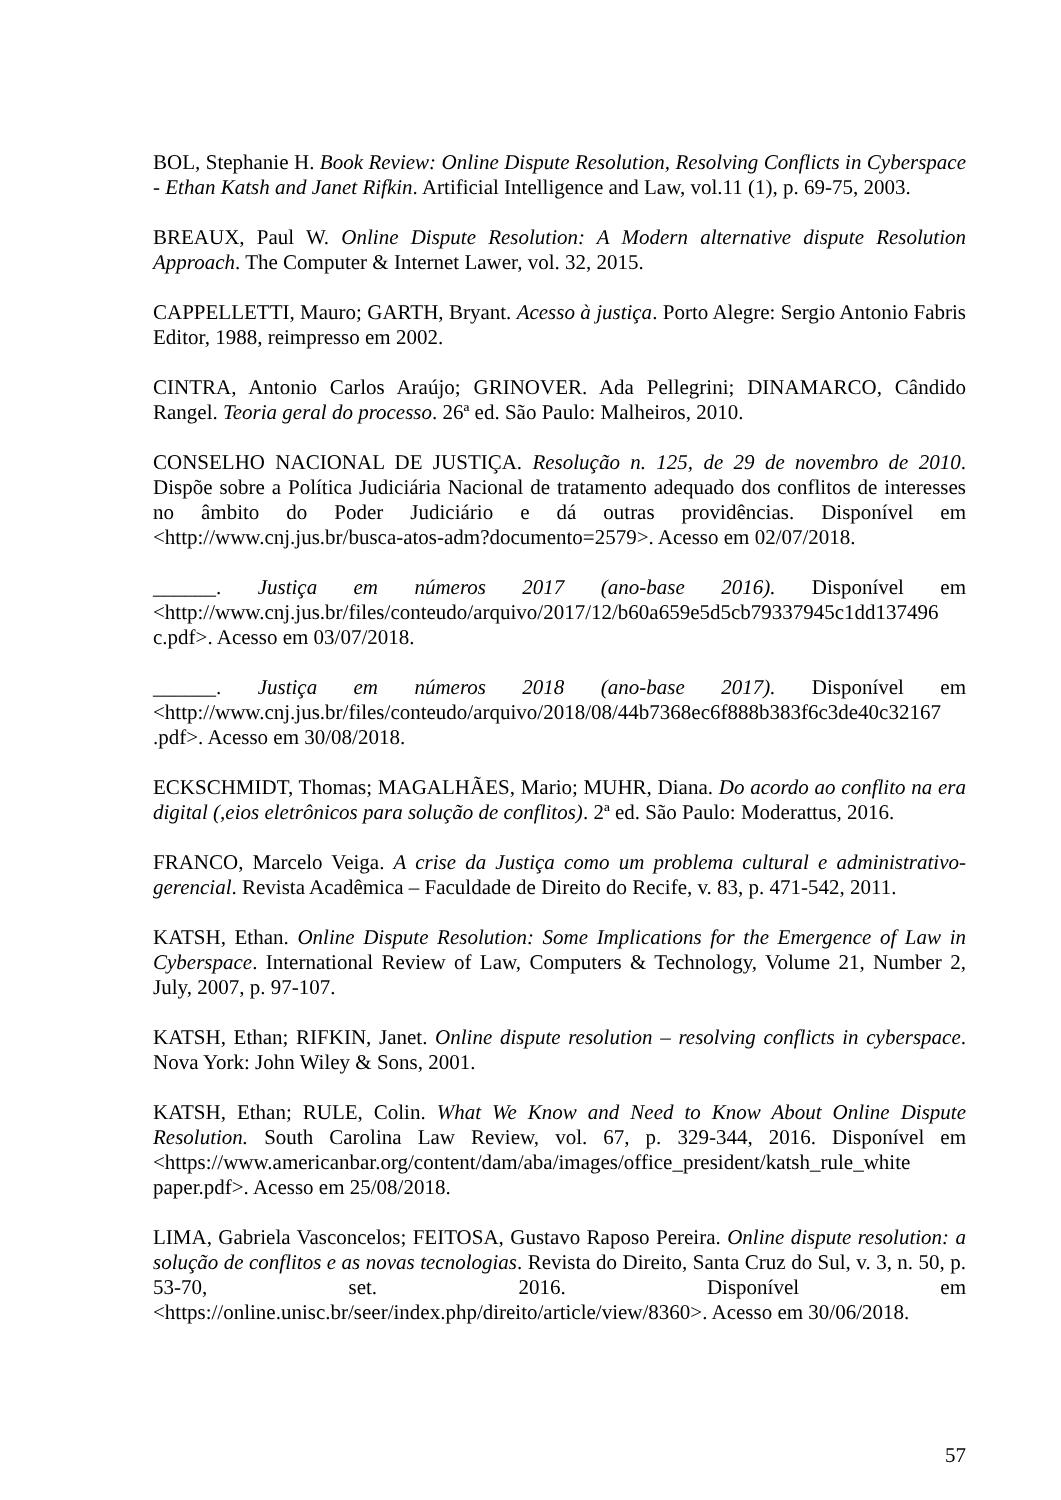BOL, Stephanie H. Book Review: Online Dispute Resolution, Resolving Conflicts in Cyberspace - Ethan Katsh and Janet Rifkin. Artificial Intelligence and Law, vol.11 (1), p. 69-75, 2003.
BREAUX, Paul W. Online Dispute Resolution: A Modern alternative dispute Resolution Approach. The Computer & Internet Lawer, vol. 32, 2015.
CAPPELLETTI, Mauro; GARTH, Bryant. Acesso à justiça. Porto Alegre: Sergio Antonio Fabris Editor, 1988, reimpresso em 2002.
CINTRA, Antonio Carlos Araújo; GRINOVER. Ada Pellegrini; DINAMARCO, Cândido Rangel. Teoria geral do processo. 26ª ed. São Paulo: Malheiros, 2010.
CONSELHO NACIONAL DE JUSTIÇA. Resolução n. 125, de 29 de novembro de 2010. Dispõe sobre a Política Judiciária Nacional de tratamento adequado dos conflitos de interesses no âmbito do Poder Judiciário e dá outras providências. Disponível em <http://www.cnj.jus.br/busca-atos-adm?documento=2579>. Acesso em 02/07/2018.
______. Justiça em números 2017 (ano-base 2016). Disponível em <http://www.cnj.jus.br/files/conteudo/arquivo/2017/12/b60a659e5d5cb79337945c1dd137496 c.pdf>. Acesso em 03/07/2018.
______. Justiça em números 2018 (ano-base 2017). Disponível em <http://www.cnj.jus.br/files/conteudo/arquivo/2018/08/44b7368ec6f888b383f6c3de40c32167 .pdf>. Acesso em 30/08/2018.
ECKSCHMIDT, Thomas; MAGALHÃES, Mario; MUHR, Diana. Do acordo ao conflito na era digital (,eios eletrônicos para solução de conflitos). 2ª ed. São Paulo: Moderattus, 2016.
FRANCO, Marcelo Veiga. A crise da Justiça como um problema cultural e administrativo-gerencial. Revista Acadêmica – Faculdade de Direito do Recife, v. 83, p. 471-542, 2011.
KATSH, Ethan. Online Dispute Resolution: Some Implications for the Emergence of Law in Cyberspace. International Review of Law, Computers & Technology, Volume 21, Number 2, July, 2007, p. 97-107.
KATSH, Ethan; RIFKIN, Janet. Online dispute resolution – resolving conflicts in cyberspace. Nova York: John Wiley & Sons, 2001.
KATSH, Ethan; RULE, Colin. What We Know and Need to Know About Online Dispute Resolution. South Carolina Law Review, vol. 67, p. 329-344, 2016. Disponível em <https://www.americanbar.org/content/dam/aba/images/office_president/katsh_rule_white paper.pdf>. Acesso em 25/08/2018.
LIMA, Gabriela Vasconcelos; FEITOSA, Gustavo Raposo Pereira. Online dispute resolution: a solução de conflitos e as novas tecnologias. Revista do Direito, Santa Cruz do Sul, v. 3, n. 50, p. 53-70, set. 2016. Disponível em <https://online.unisc.br/seer/index.php/direito/article/view/8360>. Acesso em 30/06/2018.
57